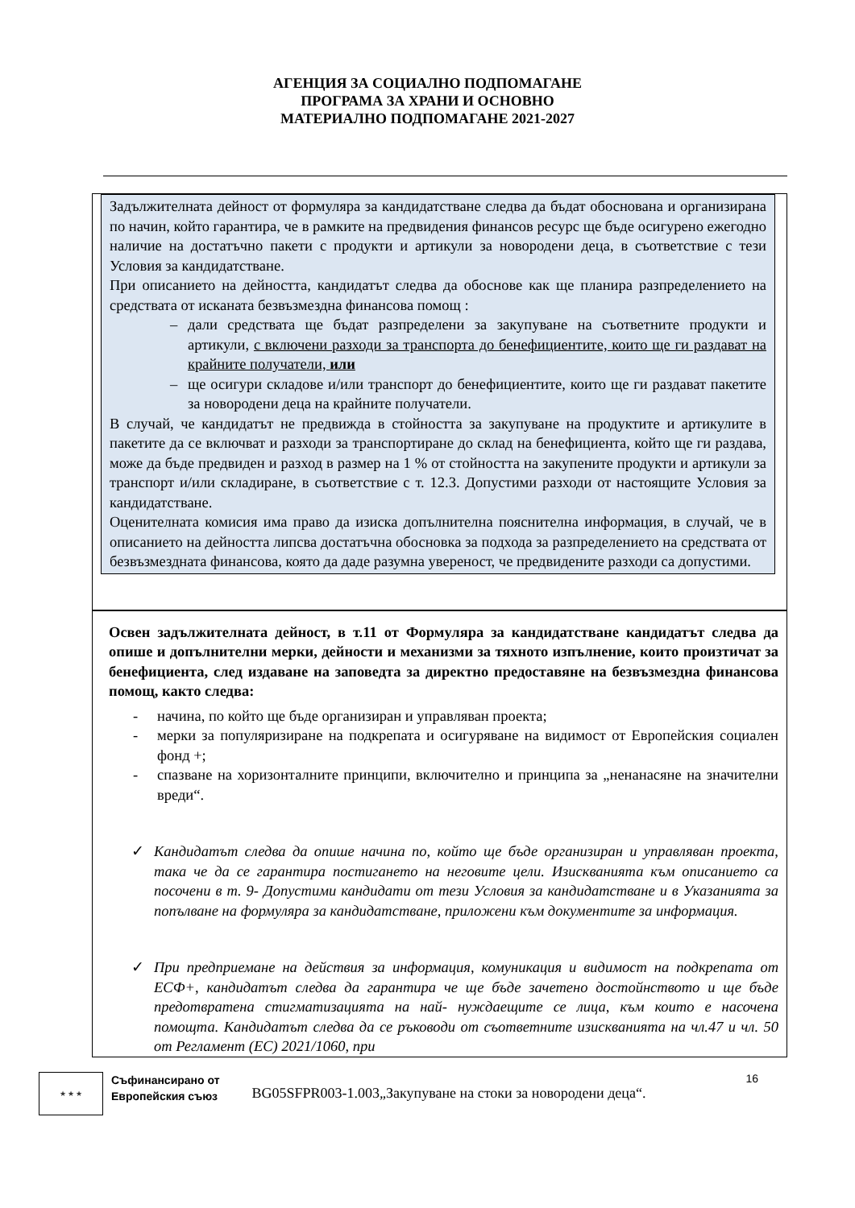АГЕНЦИЯ ЗА СОЦИАЛНО ПОДПОМАГАНЕ
ПРОГРАМА ЗА ХРАНИ И ОСНОВНО
МАТЕРИАЛНО ПОДПОМАГАНЕ 2021-2027
Задължителната дейност от формуляра за кандидатстване следва да бъдат обоснована и организирана по начин, който гарантира, че в рамките на предвидения финансов ресурс ще бъде осигурено ежегодно наличие на достатъчно пакети с продукти и артикули за новородени деца, в съответствие с тези Условия за кандидатстване.
При описанието на дейността, кандидатът следва да обоснове как ще планира разпределението на средствата от исканата безвъзмездна финансова помощ :
– дали средствата ще бъдат разпределени за закупуване на съответните продукти и артикули, с включени разходи за транспорта до бенефициентите, които ще ги раздават на крайните получатели, или
– ще осигури складове и/или транспорт до бенефициентите, които ще ги раздават пакетите за новородени деца на крайните получатели.
В случай, че кандидатът не предвижда в стойността за закупуване на продуктите и артикулите в пакетите да се включват и разходи за транспортиране до склад на бенефициента, който ще ги раздава, може да бъде предвиден и разход в размер на 1 % от стойността на закупените продукти и артикули за транспорт и/или складиране, в съответствие с т. 12.3. Допустими разходи от настоящите Условия за кандидатстване.
Оценителната комисия има право да изиска допълнителна пояснителна информация, в случай, че в описанието на дейността липсва достатъчна обосновка за подхода за разпределението на средствата от безвъзмездната финансова, която да даде разумна увереност, че предвидените разходи са допустими.
Освен задължителната дейност, в т.11 от Формуляра за кандидатстване кандидатът следва да опише и допълнителни мерки, дейности и механизми за тяхното изпълнение, които произтичат за бенефициента, след издаване на заповедта за директно предоставяне на безвъзмездна финансова помощ, както следва:
- начина, по който ще бъде организиран и управляван проекта;
- мерки за популяризиране на подкрепата и осигуряване на видимост от Европейския социален фонд +;
- спазване на хоризонталните принципи, включително и принципа за „ненанасяне на значителни вреди“.
✓ Кандидатът следва да опише начина по, който ще бъде организиран и управляван проекта, така че да се гарантира постигането на неговите цели. Изискванията към описанието са посочени в т. 9- Допустими кандидати от тези Условия за кандидатстване и в Указанията за попълване на формуляра за кандидатстване, приложени към документите за информация.
✓ При предприемане на действия за информация, комуникация и видимост на подкрепата от ЕСФ+, кандидатът следва да гарантира че ще бъде зачетено достойнството и ще бъде предотвратена стигматизацията на най- нуждаещите се лица, към които е насочена помощта. Кандидатът следва да се ръководи от съответните изискванията на чл.47 и чл. 50 от Регламент (ЕС) 2021/1060, при
★ ★ ★
Съфинансирано от
Европейския съюз
16
BG05SFPR003-1.003„Закупуване на стоки за новородени деца“.